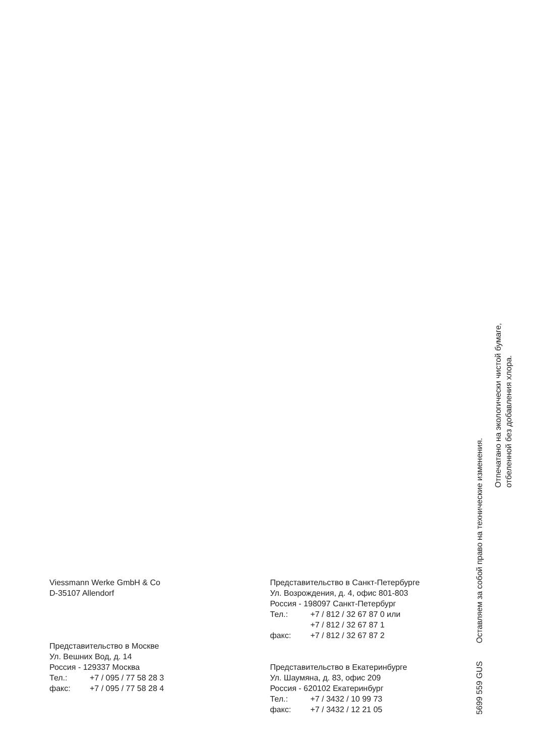Viessmann Werke GmbH & Co
D-35107 Allendorf
Представительство в Москве
Ул. Вешних Вод, д. 14
Россия - 129337 Москва
| Тел.: | +7 / 095 / 77 58 28 3 |
| факс: | +7 / 095 / 77 58 28 4 |
Представительство в Санкт-Петербурге
Ул. Возрождения, д. 4, офис 801-803
Россия - 198097 Санкт-Петербург
| Тел.: | +7 / 812 / 32 67 87 0 или |
| | +7 / 812 / 32 67 87 1 |
| факс: | +7 / 812 / 32 67 87 2 |
Представительство в Екатеринбурге
Ул. Шаумяна, д. 83, офис 209
Россия - 620102 Екатеринбург
| Тел.: | +7 / 3432 / 10 99 73 |
| факс: | +7 / 3432 / 12 21 05 |
5699 559 GUS Оставляем за собой право на технические изменения.
Отпечатано на экологически чистой бумаге,
отбеленной без добавления хлора.